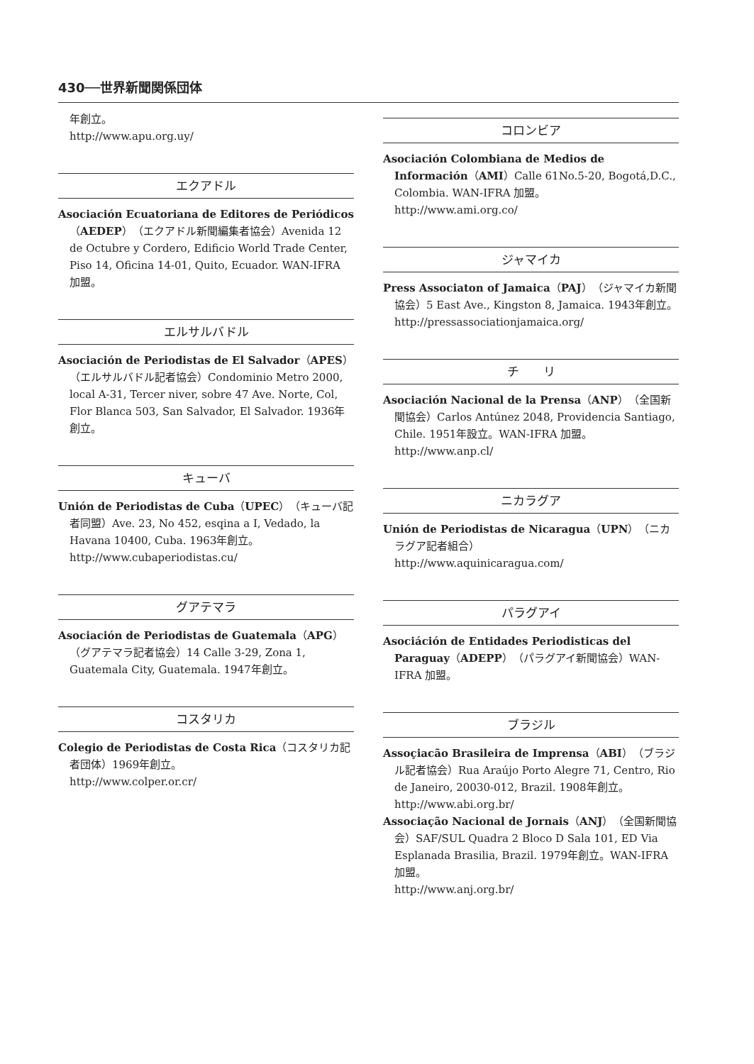430──世界新聞関係団体
年創立。
http://www.apu.org.uy/
エクアドル
Asociación Ecuatoriana de Editores de Periódicos（AEDEP）（エクアドル新聞編集者協会）Avenida 12 de Octubre y Cordero, Edificio World Trade Center, Piso 14, Oficina 14-01, Quito, Ecuador. WAN-IFRA 加盟。
エルサルバドル
Asociación de Periodistas de El Salvador（APES）（エルサルバドル記者協会）Condominio Metro 2000, local A-31, Tercer niver, sobre 47 Ave. Norte, Col, Flor Blanca 503, San Salvador, El Salvador. 1936年創立。
キューバ
Unión de Periodistas de Cuba（UPEC）（キューバ記者同盟）Ave. 23, No 452, esqina a I, Vedado, la Havana 10400, Cuba. 1963年創立。
http://www.cubaperiodistas.cu/
グアテマラ
Asociación de Periodistas de Guatemala（APG）（グアテマラ記者協会）14 Calle 3-29, Zona 1, Guatemala City, Guatemala. 1947年創立。
コスタリカ
Colegio de Periodistas de Costa Rica（コスタリカ記者団体）1969年創立。
http://www.colper.or.cr/
コロンビア
Asociación Colombiana de Medios de Información（AMI）Calle 61No.5-20, Bogotá,D.C., Colombia. WAN-IFRA 加盟。
http://www.ami.org.co/
ジャマイカ
Press Associaton of Jamaica（PAJ）（ジャマイカ新聞協会）5 East Ave., Kingston 8, Jamaica. 1943年創立。
http://pressassociationjamaica.org/
チ　　リ
Asociación Nacional de la Prensa（ANP）（全国新聞協会）Carlos Antúnez 2048, Providencia Santiago, Chile. 1951年設立。WAN-IFRA 加盟。
http://www.anp.cl/
ニカラグア
Unión de Periodistas de Nicaragua（UPN）（ニカラグア記者組合）
http://www.aquinicaragua.com/
パラグアイ
Asociáción de Entidades Periodisticas del Paraguay（ADEPP）（パラグアイ新聞協会）WAN-IFRA 加盟。
ブラジル
Assoçiacão Brasileira de Imprensa（ABI）（ブラジル記者協会）Rua Araújo Porto Alegre 71, Centro, Rio de Janeiro, 20030-012, Brazil. 1908年創立。
http://www.abi.org.br/
Associação Nacional de Jornais（ANJ）（全国新聞協会）SAF/SUL Quadra 2 Bloco D Sala 101, ED Via Esplanada Brasilia, Brazil. 1979年創立。WAN-IFRA 加盟。
http://www.anj.org.br/